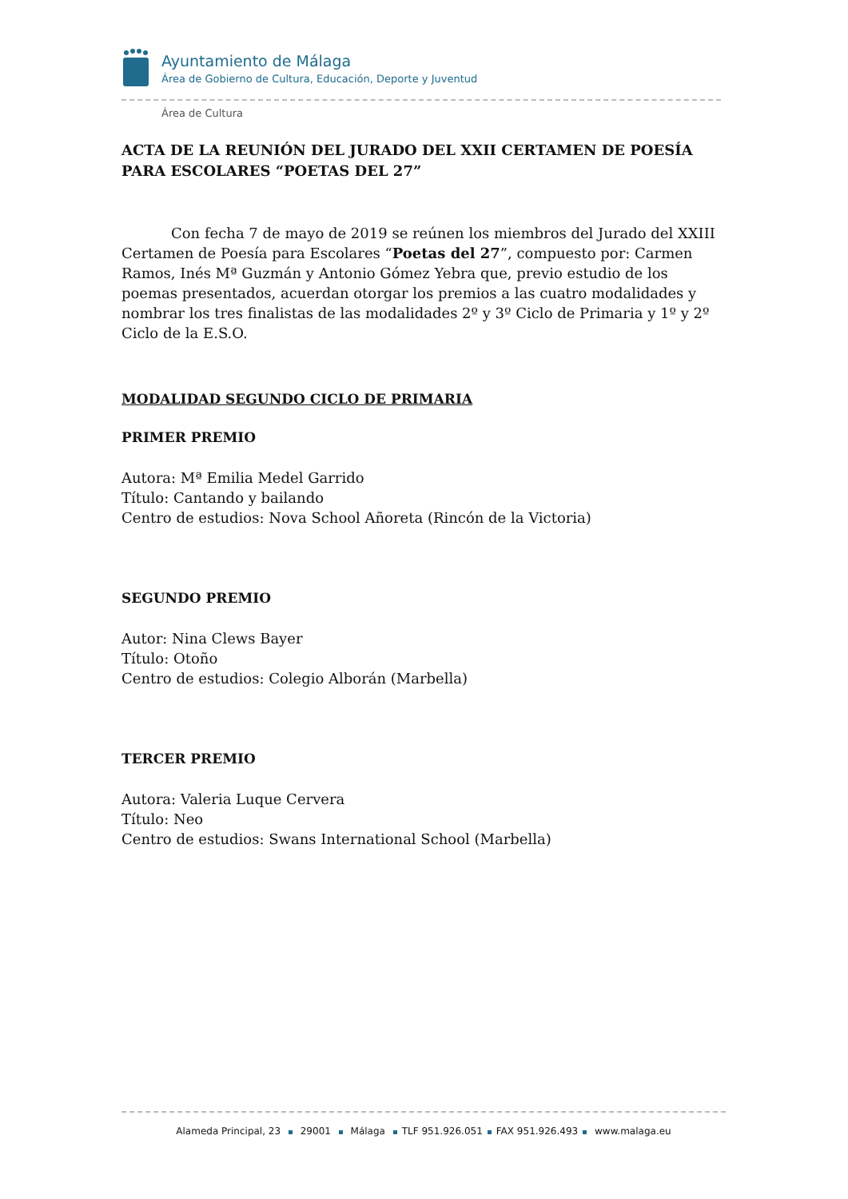Ayuntamiento de Málaga
Área de Gobierno de Cultura, Educación, Deporte y Juventud
Área de Cultura
ACTA DE LA REUNIÓN DEL JURADO DEL XXII CERTAMEN DE POESÍA PARA ESCOLARES “POETAS DEL 27”
Con fecha 7 de mayo de 2019 se reúnen los miembros del Jurado del XXIII Certamen de Poesía para Escolares “Poetas del 27”, compuesto por: Carmen Ramos, Inés Mª Guzmán y Antonio Gómez Yebra que, previo estudio de los poemas presentados, acuerdan otorgar los premios a las cuatro modalidades y nombrar los tres finalistas de las modalidades 2º y 3º Ciclo de Primaria y 1º y 2º Ciclo de la E.S.O.
MODALIDAD SEGUNDO CICLO DE PRIMARIA
PRIMER PREMIO
Autora: Mª Emilia Medel Garrido
Título: Cantando y bailando
Centro de estudios: Nova School Añoreta (Rincón de la Victoria)
SEGUNDO PREMIO
Autor: Nina Clews Bayer
Título: Otoño
Centro de estudios: Colegio Alborán (Marbella)
TERCER PREMIO
Autora: Valeria Luque Cervera
Título: Neo
Centro de estudios: Swans International School (Marbella)
Alameda Principal, 23 29001 Málaga TLF 951.926.051 FAX 951.926.493 www.malaga.eu